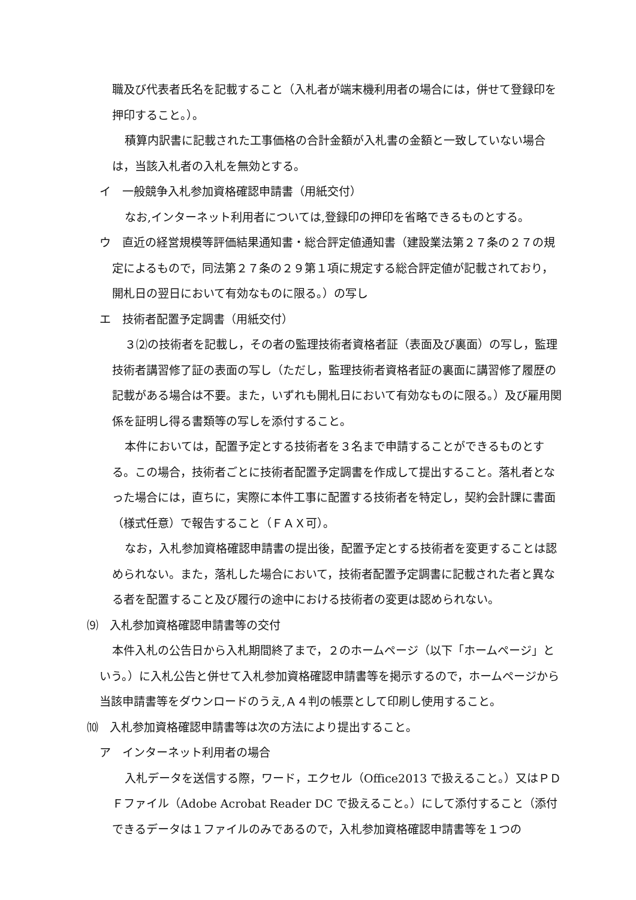職及び代表者氏名を記載すること（入札者が端末機利用者の場合には，併せて登録印を押印すること。）。
積算内訳書に記載された工事価格の合計金額が入札書の金額と一致していない場合は，当該入札者の入札を無効とする。
イ　一般競争入札参加資格確認申請書（用紙交付）
なお,インターネット利用者については,登録印の押印を省略できるものとする。
ウ　直近の経営規模等評価結果通知書・総合評定値通知書（建設業法第２７条の２７の規定によるもので，同法第２７条の２９第１項に規定する総合評定値が記載されており，開札日の翌日において有効なものに限る。）の写し
エ　技術者配置予定調書（用紙交付）
３⑵の技術者を記載し，その者の監理技術者資格者証（表面及び裏面）の写し，監理技術者講習修了証の表面の写し（ただし，監理技術者資格者証の裏面に講習修了履歴の記載がある場合は不要。また，いずれも開札日において有効なものに限る。）及び雇用関係を証明し得る書類等の写しを添付すること。
本件においては，配置予定とする技術者を３名まで申請することができるものとする。この場合，技術者ごとに技術者配置予定調書を作成して提出すること。落札者となった場合には，直ちに，実際に本件工事に配置する技術者を特定し，契約会計課に書面（様式任意）で報告すること（ＦＡＸ可）。
なお，入札参加資格確認申請書の提出後，配置予定とする技術者を変更することは認められない。また，落札した場合において，技術者配置予定調書に記載された者と異なる者を配置すること及び履行の途中における技術者の変更は認められない。
⑼　入札参加資格確認申請書等の交付
本件入札の公告日から入札期間終了まで，２のホームページ（以下「ホームページ」という。）に入札公告と併せて入札参加資格確認申請書等を掲示するので，ホームページから当該申請書等をダウンロードのうえ,Ａ４判の帳票として印刷し使用すること。
⑽　入札参加資格確認申請書等は次の方法により提出すること。
ア　インターネット利用者の場合
入札データを送信する際，ワード，エクセル（Office2013 で扱えること。）又はＰＤＦファイル（Adobe Acrobat Reader DC で扱えること。）にして添付すること（添付できるデータは１ファイルのみであるので，入札参加資格確認申請書等を１つの